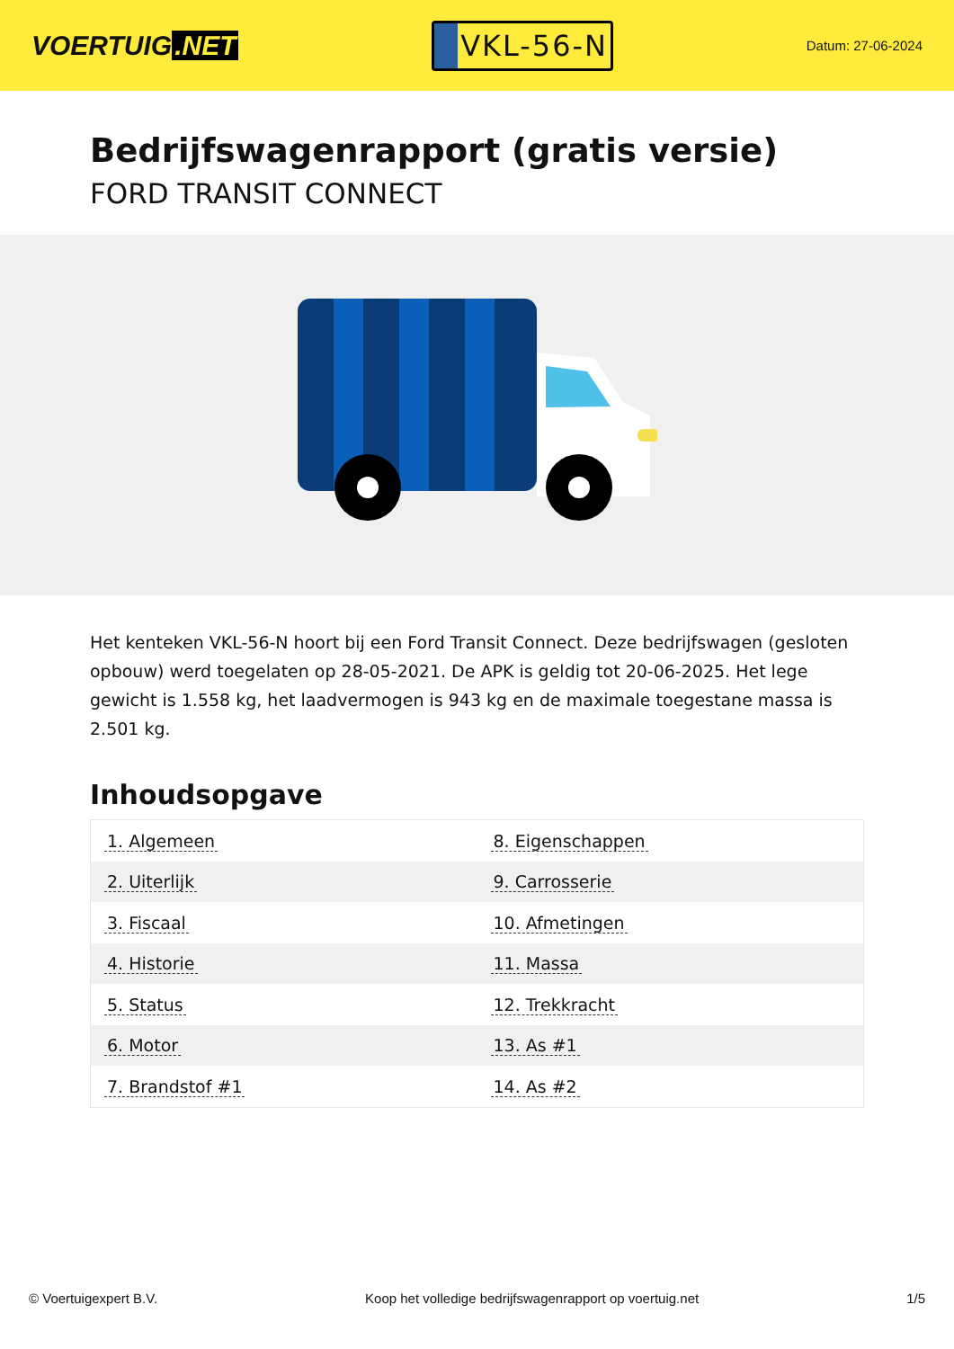VOERTUIG.NET
VKL-56-N
Datum: 27-06-2024
Bedrijfswagenrapport (gratis versie)
FORD TRANSIT CONNECT
Het kenteken VKL-56-N hoort bij een Ford Transit Connect. Deze bedrijfswagen (gesloten opbouw) werd toegelaten op 28-05-2021. De APK is geldig tot 20-06-2025. Het lege gewicht is 1.558 kg, het laadvermogen is 943 kg en de maximale toegestane massa is 2.501 kg.
Inhoudsopgave
| 1. Algemeen | 8. Eigenschappen |
| 2. Uiterlijk | 9. Carrosserie |
| 3. Fiscaal | 10. Afmetingen |
| 4. Historie | 11. Massa |
| 5. Status | 12. Trekkracht |
| 6. Motor | 13. As #1 |
| 7. Brandstof #1 | 14. As #2 |
© Voertuigexpert B.V. Koop het volledige bedrijfswagenrapport op voertuig.net 1/5